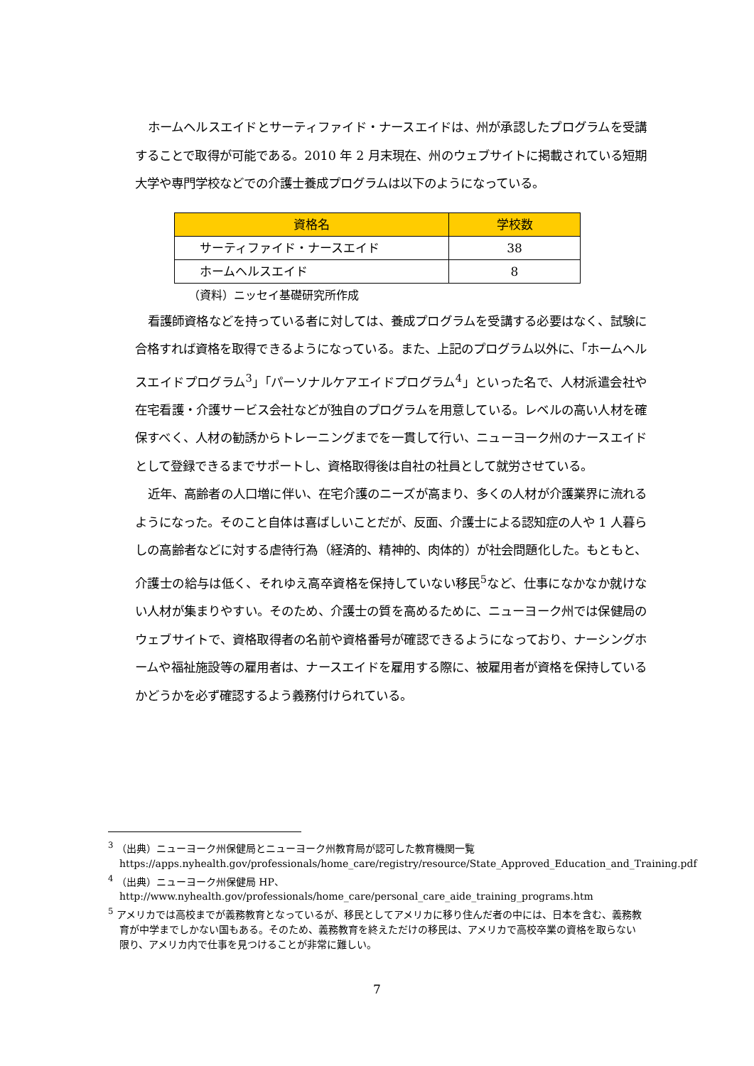ホームヘルスエイドとサーティファイド・ナースエイドは、州が承認したプログラムを受講することで取得が可能である。2010 年 2 月末現在、州のウェブサイトに掲載されている短期大学や専門学校などでの介護士養成プログラムは以下のようになっている。
| 資格名 | 学校数 |
| --- | --- |
| サーティファイド・ナースエイド | 38 |
| ホームヘルスエイド | 8 |
（資料）ニッセイ基礎研究所作成
看護師資格などを持っている者に対しては、養成プログラムを受講する必要はなく、試験に合格すれば資格を取得できるようになっている。また、上記のプログラム以外に、「ホームヘルスエイドプログラム<sup>3</sup>」「パーソナルケアエイドプログラム<sup>4</sup>」といった名で、人材派遣会社や在宅看護・介護サービス会社などが独自のプログラムを用意している。レベルの高い人材を確保すべく、人材の勧誘からトレーニングまでを一貫して行い、ニューヨーク州のナースエイドとして登録できるまでサポートし、資格取得後は自社の社員として就労させている。
近年、高齢者の人口増に伴い、在宅介護のニーズが高まり、多くの人材が介護業界に流れるようになった。そのこと自体は喜ばしいことだが、反面、介護士による認知症の人や 1 人暮らしの高齢者などに対する虐待行為（経済的、精神的、肉体的）が社会問題化した。もともと、介護士の給与は低く、それゆえ高卒資格を保持していない移民<sup>5</sup>など、仕事になかなか就けない人材が集まりやすい。そのため、介護士の質を高めるために、ニューヨーク州では保健局のウェブサイトで、資格取得者の名前や資格番号が確認できるようになっており、ナーシングホームや福祉施設等の雇用者は、ナースエイドを雇用する際に、被雇用者が資格を保持しているかどうかを必ず確認するよう義務付けられている。
<sup>3</sup> （出典）ニューヨーク州保健局とニューヨーク州教育局が認可した教育機関一覧
https://apps.nyhealth.gov/professionals/home_care/registry/resource/State_Approved_Education_and_Training.pdf
<sup>4</sup> （出典）ニューヨーク州保健局 HP、
http://www.nyhealth.gov/professionals/home_care/personal_care_aide_training_programs.htm
<sup>5</sup> アメリカでは高校までが義務教育となっているが、移民としてアメリカに移り住んだ者の中には、日本を含む、義務教育が中学までしかない国もある。そのため、義務教育を終えただけの移民は、アメリカで高校卒業の資格を取らない限り、アメリカ内で仕事を見つけることが非常に難しい。
7